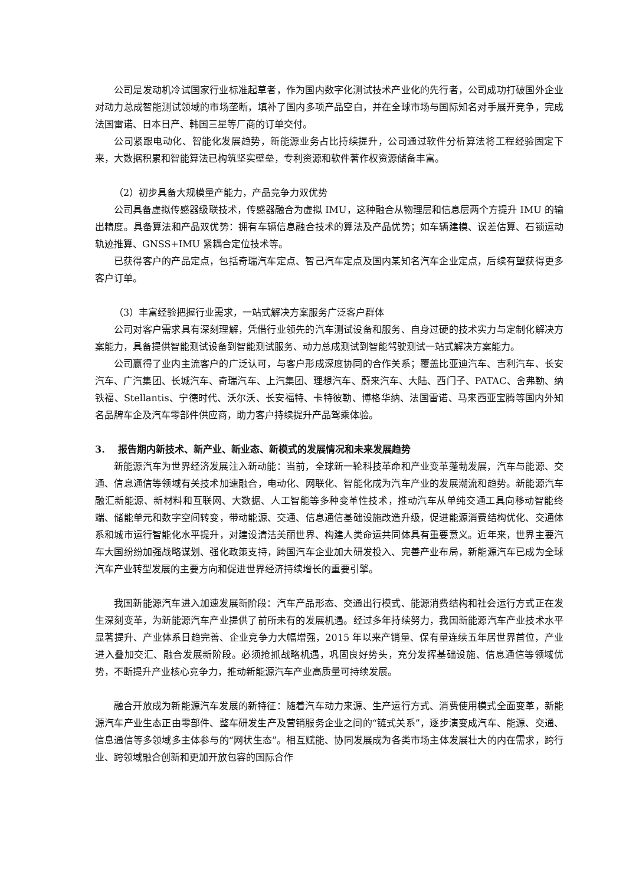公司是发动机冷试国家行业标准起草者，作为国内数字化测试技术产业化的先行者，公司成功打破国外企业对动力总成智能测试领域的市场垄断，填补了国内多项产品空白，并在全球市场与国际知名对手展开竞争，完成法国雷诺、日本日产、韩国三星等厂商的订单交付。
公司紧跟电动化、智能化发展趋势，新能源业务占比持续提升，公司通过软件分析算法将工程经验固定下来，大数据积累和智能算法已构筑坚实壁垒，专利资源和软件著作权资源储备丰富。
（2）初步具备大规模量产能力，产品竞争力双优势
公司具备虚拟传感器级联技术，传感器融合为虚拟 IMU，这种融合从物理层和信息层两个方提升 IMU 的输出精度。具备算法和产品双优势：拥有车辆信息融合技术的算法及产品优势；如车辆建模、误差估算、石锁运动轨迹推算、GNSS+IMU 紧耦合定位技术等。
已获得客户的产品定点，包括奇瑞汽车定点、智己汽车定点及国内某知名汽车企业定点，后续有望获得更多客户订单。
（3）丰富经验把握行业需求，一站式解决方案服务广泛客户群体
公司对客户需求具有深刻理解，凭借行业领先的汽车测试设备和服务、自身过硬的技术实力与定制化解决方案能力，具备提供智能测试设备到智能测试服务、动力总成测试到智能驾驶测试一站式解决方案能力。
公司赢得了业内主流客户的广泛认可，与客户形成深度协同的合作关系；覆盖比亚迪汽车、吉利汽车、长安汽车、广汽集团、长城汽车、奇瑞汽车、上汽集团、理想汽车、蔚来汽车、大陆、西门子、PATAC、舍弗勒、纳铁福、Stellantis、宁德时代、沃尔沃、长安福特、卡特彼勒、博格华纳、法国雷诺、马来西亚宝腾等国内外知名品牌车企及汽车零部件供应商，助力客户持续提升产品驾乘体验。
3. 报告期内新技术、新产业、新业态、新模式的发展情况和未来发展趋势
新能源汽车为世界经济发展注入新动能：当前，全球新一轮科技革命和产业变革蓬勃发展，汽车与能源、交通、信息通信等领域有关技术加速融合，电动化、网联化、智能化成为汽车产业的发展潮流和趋势。新能源汽车融汇新能源、新材料和互联网、大数据、人工智能等多种变革性技术，推动汽车从单纯交通工具向移动智能终端、储能单元和数字空间转变，带动能源、交通、信息通信基础设施改造升级，促进能源消费结构优化、交通体系和城市运行智能化水平提升，对建设清洁美丽世界、构建人类命运共同体具有重要意义。近年来，世界主要汽车大国纷纷加强战略谋划、强化政策支持，跨国汽车企业加大研发投入、完善产业布局，新能源汽车已成为全球汽车产业转型发展的主要方向和促进世界经济持续增长的重要引擎。
我国新能源汽车进入加速发展新阶段：汽车产品形态、交通出行模式、能源消费结构和社会运行方式正在发生深刻变革，为新能源汽车产业提供了前所未有的发展机遇。经过多年持续努力，我国新能源汽车产业技术水平显著提升、产业体系日趋完善、企业竞争力大幅增强，2015 年以来产销量、保有量连续五年居世界首位，产业进入叠加交汇、融合发展新阶段。必须抢抓战略机遇，巩固良好势头，充分发挥基础设施、信息通信等领域优势，不断提升产业核心竞争力，推动新能源汽车产业高质量可持续发展。
融合开放成为新能源汽车发展的新特征：随着汽车动力来源、生产运行方式、消费使用模式全面变革，新能源汽车产业生态正由零部件、整车研发生产及营销服务企业之间的“链式关系”，逐步演变成汽车、能源、交通、信息通信等多领域多主体参与的“网状生态”。相互赋能、协同发展成为各类市场主体发展壮大的内在需求，跨行业、跨领域融合创新和更加开放包容的国际合作